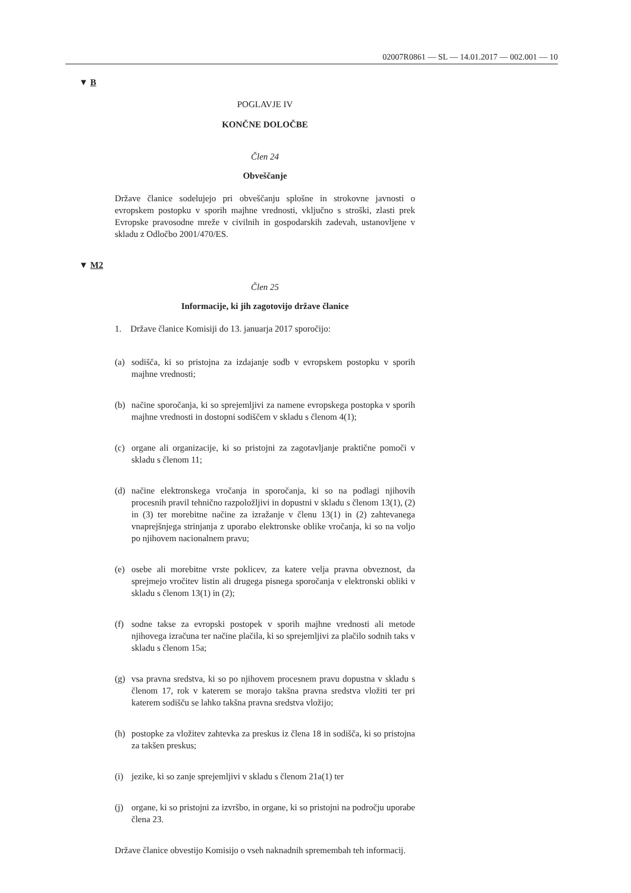02007R0861 — SL — 14.01.2017 — 002.001 — 10
▼ B
POGLAVJE IV
KONČNE DOLOČBE
Člen 24
Obveščanje
Države članice sodelujejo pri obveščanju splošne in strokovne javnosti o evropskem postopku v sporih majhne vrednosti, vključno s stroški, zlasti prek Evropske pravosodne mreže v civilnih in gospodarskih zadevah, ustanovljene v skladu z Odločbo 2001/470/ES.
▼ M2
Člen 25
Informacije, ki jih zagotovijo države članice
1. Države članice Komisiji do 13. januarja 2017 sporočijo:
(a) sodišča, ki so pristojna za izdajanje sodb v evropskem postopku v sporih majhne vrednosti;
(b) načine sporočanja, ki so sprejemljivi za namene evropskega postopka v sporih majhne vrednosti in dostopni sodiščem v skladu s členom 4(1);
(c) organe ali organizacije, ki so pristojni za zagotavljanje praktične pomoči v skladu s členom 11;
(d) načine elektronskega vročanja in sporočanja, ki so na podlagi njihovih procesnih pravil tehnično razpoložljivi in dopustni v skladu s členom 13(1), (2) in (3) ter morebitne načine za izražanje v členu 13(1) in (2) zahtevanega vnaprejšnjega strinjanja z uporabo elektronske oblike vročanja, ki so na voljo po njihovem nacionalnem pravu;
(e) osebe ali morebitne vrste poklicev, za katere velja pravna obveznost, da sprejmejo vročitev listin ali drugega pisnega sporočanja v elektronski obliki v skladu s členom 13(1) in (2);
(f) sodne takse za evropski postopek v sporih majhne vrednosti ali metode njihovega izračuna ter načine plačila, ki so sprejemljivi za plačilo sodnih taks v skladu s členom 15a;
(g) vsa pravna sredstva, ki so po njihovem procesnem pravu dopustna v skladu s členom 17, rok v katerem se morajo takšna pravna sredstva vložiti ter pri katerem sodišču se lahko takšna pravna sredstva vložijo;
(h) postopke za vložitev zahtevka za preskus iz člena 18 in sodišča, ki so pristojna za takšen preskus;
(i) jezike, ki so zanje sprejemljivi v skladu s členom 21a(1) ter
(j) organe, ki so pristojni za izvršbo, in organe, ki so pristojni na področju uporabe člena 23.
Države članice obvestijo Komisijo o vseh naknadnih spremembah teh informacij.